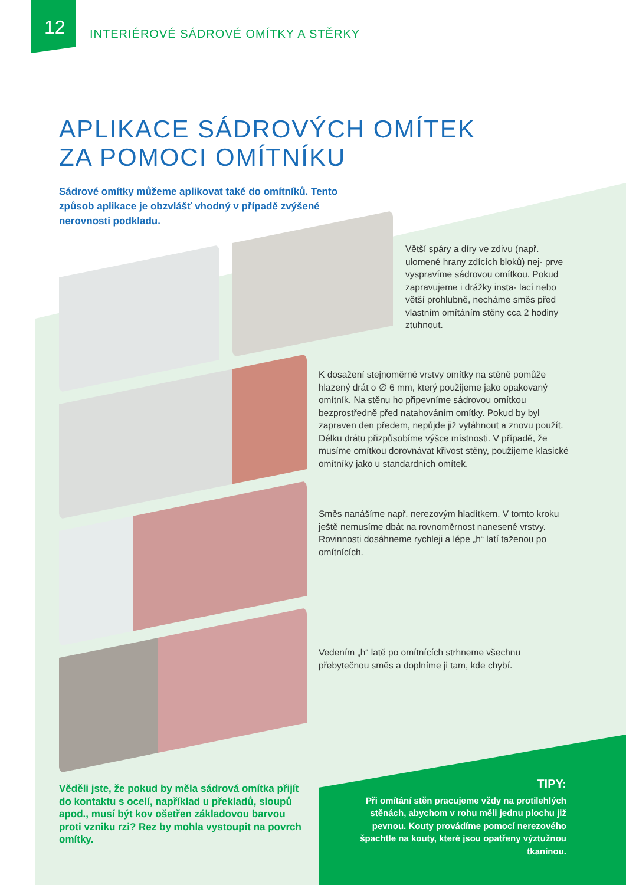12
INTERIÉROVÉ SÁDROVÉ OMÍTKY A STĚRKY
APLIKACE SÁDROVÝCH OMÍTEK
ZA POMOCI OMÍTNÍKU
Sádrové omítky můžeme aplikovat také do omítníků. Tento způsob aplikace je obzvlášť vhodný v případě zvýšené nerovnosti podkladu.
Větší spáry a díry ve zdivu (např. ulomené hrany zdících bloků) nej- prve vyspravíme sádrovou omítkou. Pokud zapravujeme i drážky insta- lací nebo větší prohlubně, necháme směs před vlastním omítáním stěny cca 2 hodiny ztuhnout.
K dosažení stejnoměrné vrstvy omítky na stěně pomůže hlazený drát o ∅ 6 mm, který použijeme jako opakovaný omítník. Na stěnu ho připevníme sádrovou omítkou bezprostředně před natahováním omítky. Pokud by byl zapraven den předem, nepůjde již vytáhnout a znovu použít. Délku drátu přizpůsobíme výšce místnosti. V případě, že musíme omítkou dorovnávat křivost stěny, použijeme klasické omítníky jako u standardních omítek.
Směs nanášíme např. nerezovým hladítkem. V tomto kroku ještě nemusíme dbát na rovnoměrnost nanesené vrstvy. Rovinnosti dosáhneme rychleji a lépe „h“ latí taženou po omítnících.
Vedením „h“ latě po omítnících strhneme všechnu přebytečnou směs a doplníme ji tam, kde chybí.
Věděli jste, že pokud by měla sádrová omítka přijít do kontaktu s ocelí, například u překladů, sloupů apod., musí být kov ošetřen základovou barvou proti vzniku rzi? Rez by mohla vystoupit na povrch omítky.
TIPY:
Při omítání stěn pracujeme vždy na protilehlých stěnách, abychom v rohu měli jednu plochu již pevnou. Kouty provádíme pomocí nerezového špachtle na kouty, které jsou opatřeny výztužnou tkaninou.